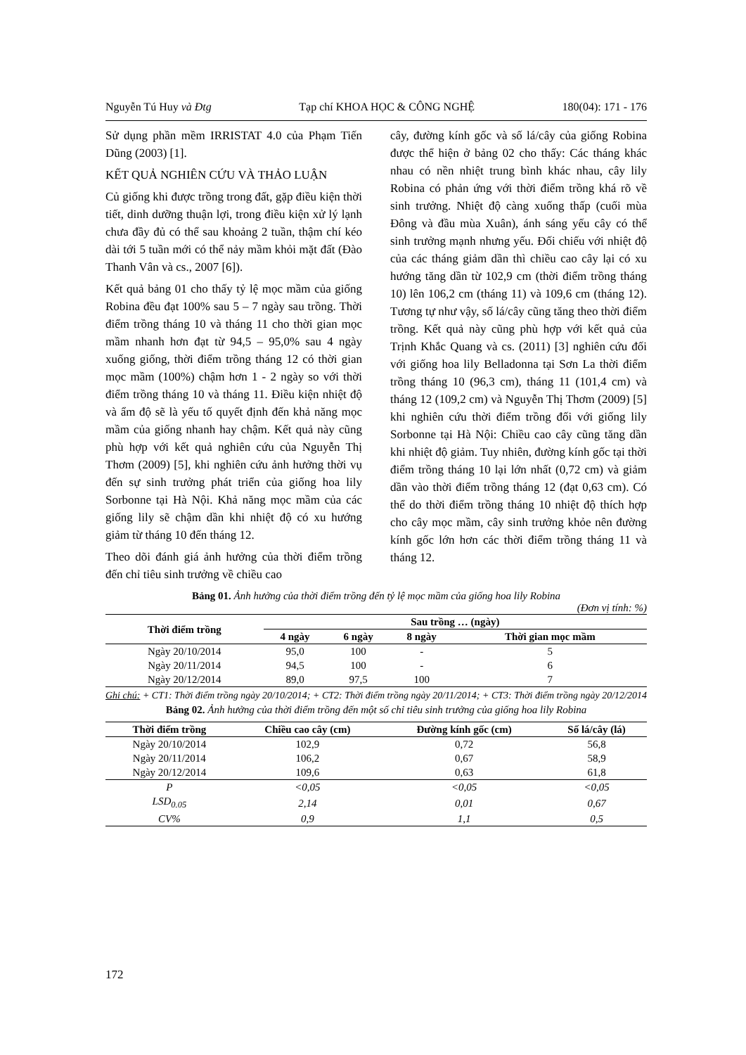Nguyễn Tú Huy và Đtg Tạp chí KHOA HỌC & CÔNG NGHỆ 180(04): 171 - 176
Sử dụng phần mềm IRRISTAT 4.0 của Phạm Tiến Dũng (2003) [1].
KẾT QUẢ NGHIÊN CỨU VÀ THẢO LUẬN
Củ giống khi được trồng trong đất, gặp điều kiện thời tiết, dinh dưỡng thuận lợi, trong điều kiện xử lý lạnh chưa đầy đủ có thể sau khoảng 2 tuần, thậm chí kéo dài tới 5 tuần mới có thể nảy mầm khỏi mặt đất (Đào Thanh Vân và cs., 2007 [6]).
Kết quả bảng 01 cho thấy tỷ lệ mọc mầm của giống Robina đều đạt 100% sau 5 – 7 ngày sau trồng. Thời điểm trồng tháng 10 và tháng 11 cho thời gian mọc mầm nhanh hơn đạt từ 94,5 – 95,0% sau 4 ngày xuống giống, thời điểm trồng tháng 12 có thời gian mọc mầm (100%) chậm hơn 1 - 2 ngày so với thời điểm trồng tháng 10 và tháng 11. Điều kiện nhiệt độ và ẩm độ sẽ là yếu tố quyết định đến khả năng mọc mầm của giống nhanh hay chậm. Kết quả này cũng phù hợp với kết quả nghiên cứu của Nguyễn Thị Thơm (2009) [5], khi nghiên cứu ảnh hưởng thời vụ đến sự sinh trưởng phát triển của giống hoa lily Sorbonne tại Hà Nội. Khả năng mọc mầm của các giống lily sẽ chậm dần khi nhiệt độ có xu hướng giảm từ tháng 10 đến tháng 12.
Theo dõi đánh giá ảnh hưởng của thời điểm trồng đến chỉ tiêu sinh trưởng về chiều cao
cây, đường kính gốc và số lá/cây của giống Robina được thể hiện ở bảng 02 cho thấy: Các tháng khác nhau có nền nhiệt trung bình khác nhau, cây lily Robina có phản ứng với thời điểm trồng khá rõ về sinh trưởng. Nhiệt độ càng xuống thấp (cuối mùa Đông và đầu mùa Xuân), ánh sáng yếu cây có thể sinh trưởng mạnh nhưng yếu. Đối chiếu với nhiệt độ của các tháng giảm dần thì chiều cao cây lại có xu hướng tăng dần từ 102,9 cm (thời điểm trồng tháng 10) lên 106,2 cm (tháng 11) và 109,6 cm (tháng 12). Tương tự như vậy, số lá/cây cũng tăng theo thời điểm trồng. Kết quả này cũng phù hợp với kết quả của Trịnh Khắc Quang và cs. (2011) [3] nghiên cứu đối với giống hoa lily Belladonna tại Sơn La thời điểm trồng tháng 10 (96,3 cm), tháng 11 (101,4 cm) và tháng 12 (109,2 cm) và Nguyễn Thị Thơm (2009) [5] khi nghiên cứu thời điểm trồng đối với giống lily Sorbonne tại Hà Nội: Chiều cao cây cũng tăng dần khi nhiệt độ giảm. Tuy nhiên, đường kính gốc tại thời điểm trồng tháng 10 lại lớn nhất (0,72 cm) và giảm dần vào thời điểm trồng tháng 12 (đạt 0,63 cm). Có thể do thời điểm trồng tháng 10 nhiệt độ thích hợp cho cây mọc mầm, cây sinh trưởng khỏe nên đường kính gốc lớn hơn các thời điểm trồng tháng 11 và tháng 12.
Bảng 01. Ảnh hưởng của thời điểm trồng đến tỷ lệ mọc mầm của giống hoa lily Robina
(Đơn vị tính: %)
| Thời điểm trồng | Sau trồng … (ngày) | | | |
| --- | --- | --- | --- | --- |
| | 4 ngày | 6 ngày | 8 ngày | Thời gian mọc mầm |
| Ngày 20/10/2014 | 95,0 | 100 | - | 5 |
| Ngày 20/11/2014 | 94,5 | 100 | - | 6 |
| Ngày 20/12/2014 | 89,0 | 97,5 | 100 | 7 |
Ghi chú: + CT1: Thời điểm trồng ngày 20/10/2014; + CT2: Thời điểm trồng ngày 20/11/2014; + CT3: Thời điểm trồng ngày 20/12/2014
Bảng 02. Ảnh hưởng của thời điểm trồng đến một số chỉ tiêu sinh trưởng của giống hoa lily Robina
| Thời điểm trồng | Chiều cao cây (cm) | Đường kính gốc (cm) | Số lá/cây (lá) |
| --- | --- | --- | --- |
| Ngày 20/10/2014 | 102,9 | 0,72 | 56,8 |
| Ngày 20/11/2014 | 106,2 | 0,67 | 58,9 |
| Ngày 20/12/2014 | 109,6 | 0,63 | 61,8 |
| P | <0,05 | <0,05 | <0,05 |
| LSD<sub>0.05</sub> | 2,14 | 0,01 | 0,67 |
| CV% | 0,9 | 1,1 | 0,5 |
172